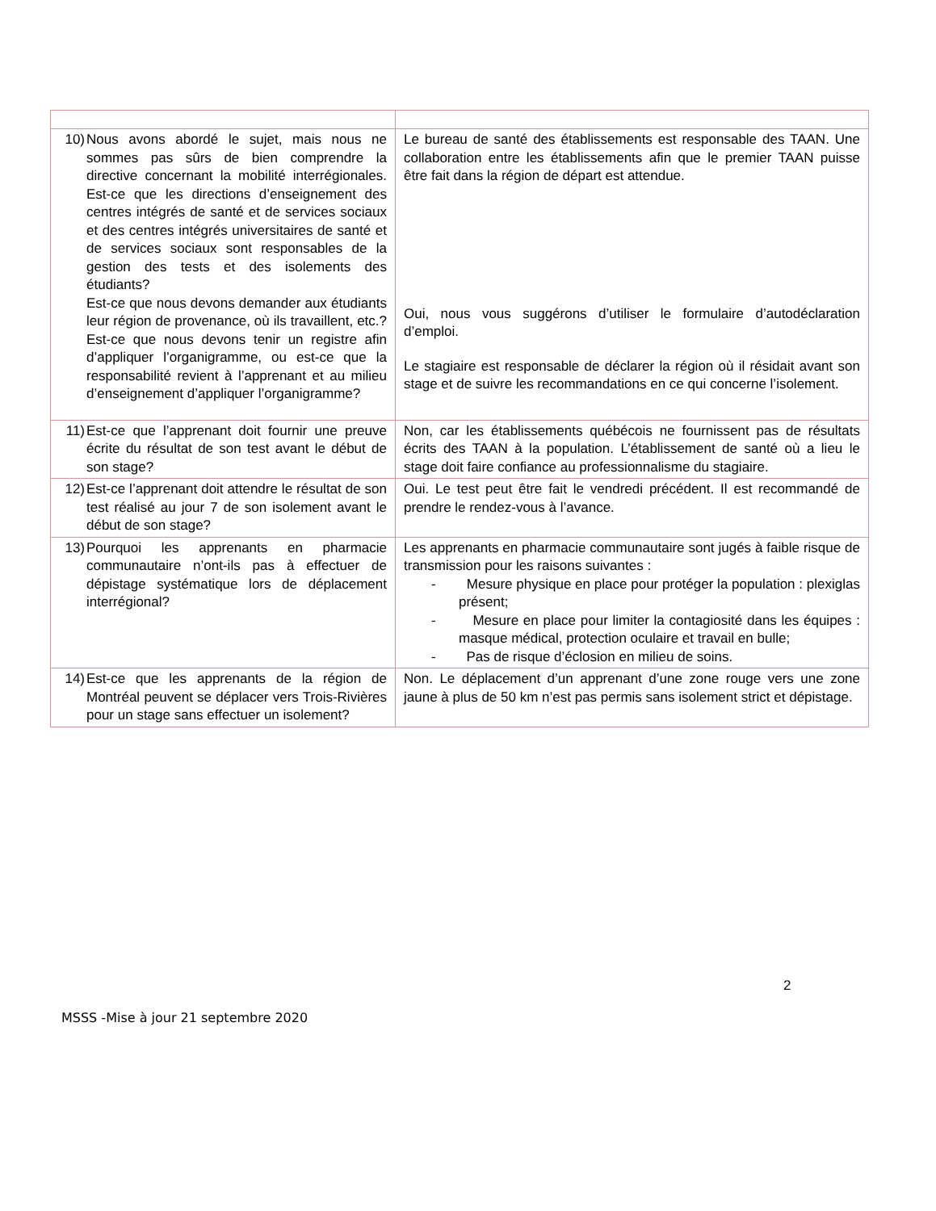| 10) Nous avons abordé le sujet, mais nous ne sommes pas sûrs de bien comprendre la directive concernant la mobilité interrégionales. Est-ce que les directions d’enseignement des centres intégrés de santé et de services sociaux et des centres intégrés universitaires de santé et de services sociaux sont responsables de la gestion des tests et des isolements des étudiants? Est-ce que nous devons demander aux étudiants leur région de provenance, où ils travaillent, etc.? Est-ce que nous devons tenir un registre afin d’appliquer l’organigramme, ou est-ce que la responsabilité revient à l’apprenant et au milieu d’enseignement d’appliquer l’organigramme? | Le bureau de santé des établissements est responsable des TAAN. Une collaboration entre les établissements afin que le premier TAAN puisse être fait dans la région de départ est attendue. Oui, nous vous suggérons d’utiliser le formulaire d’autodéclaration d’emploi. Le stagiaire est responsable de déclarer la région où il résidait avant son stage et de suivre les recommandations en ce qui concerne l’isolement. |
| 11) Est-ce que l’apprenant doit fournir une preuve écrite du résultat de son test avant le début de son stage? | Non, car les établissements québécois ne fournissent pas de résultats écrits des TAAN à la population. L’établissement de santé où a lieu le stage doit faire confiance au professionnalisme du stagiaire. |
| 12) Est-ce l’apprenant doit attendre le résultat de son test réalisé au jour 7 de son isolement avant le début de son stage? | Oui. Le test peut être fait le vendredi précédent. Il est recommandé de prendre le rendez-vous à l’avance. |
| 13) Pourquoi les apprenants en pharmacie communautaire n’ont-ils pas à effectuer de dépistage systématique lors de déplacement interrégional? | Les apprenants en pharmacie communautaire sont jugés à faible risque de transmission pour les raisons suivantes : - Mesure physique en place pour protéger la population : plexiglas présent; - Mesure en place pour limiter la contagiosité dans les équipes : masque médical, protection oculaire et travail en bulle; - Pas de risque d’éclosion en milieu de soins. |
| 14) Est-ce que les apprenants de la région de Montréal peuvent se déplacer vers Trois-Rivières pour un stage sans effectuer un isolement? | Non. Le déplacement d’un apprenant d’une zone rouge vers une zone jaune à plus de 50 km n’est pas permis sans isolement strict et dépistage. |
2
MSSS -Mise à jour 21 septembre 2020